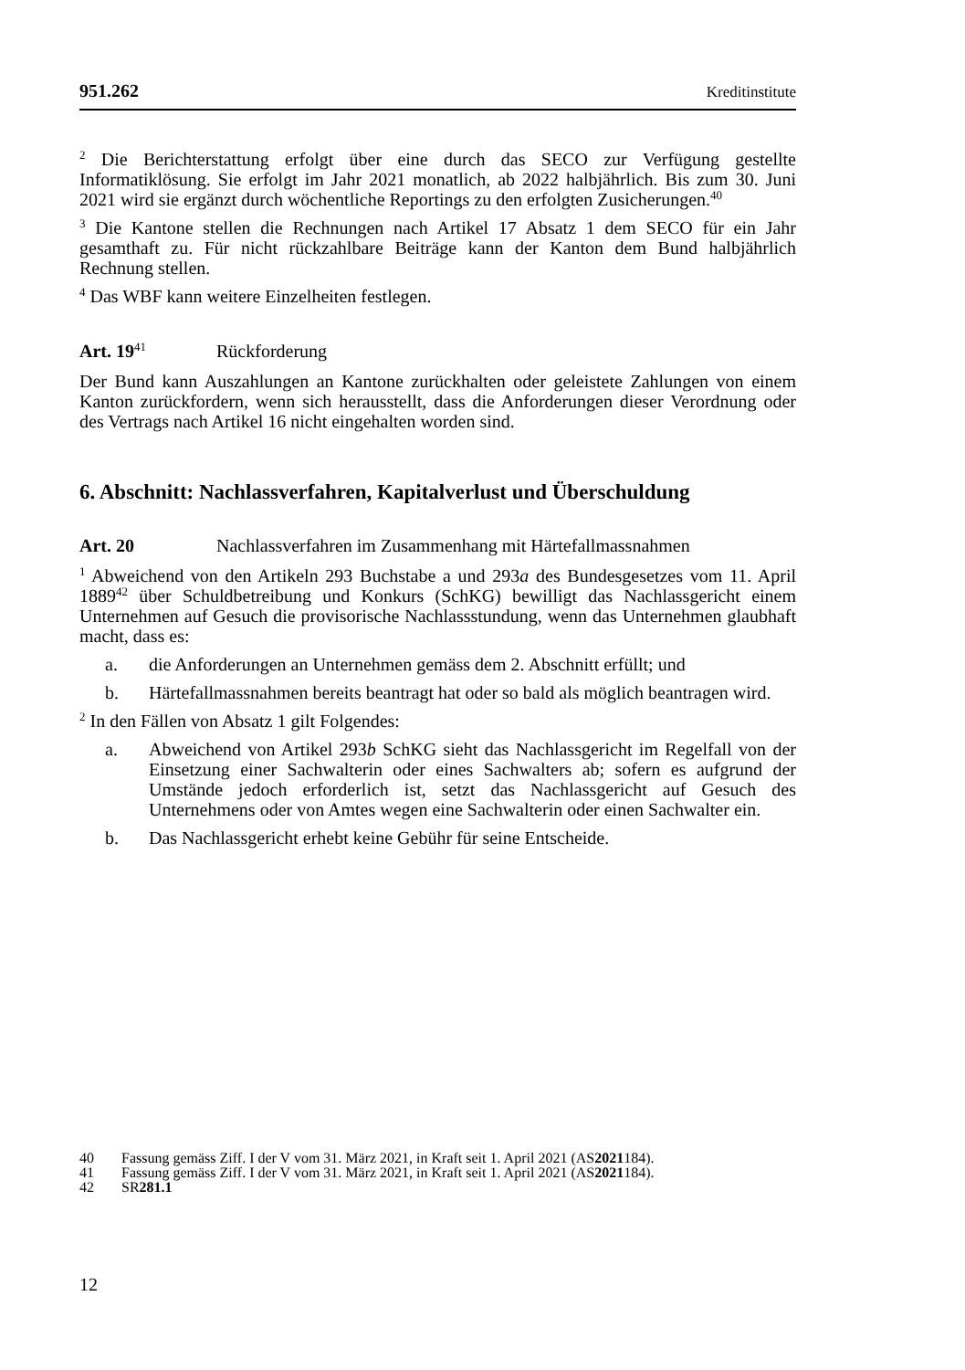951.262 Kreditinstitute
<sup>2</sup> Die Berichterstattung erfolgt über eine durch das SECO zur Verfügung gestellte Informatiklösung. Sie erfolgt im Jahr 2021 monatlich, ab 2022 halbjährlich. Bis zum 30. Juni 2021 wird sie ergänzt durch wöchentliche Reportings zu den erfolgten Zusicherungen.<sup>40</sup>
<sup>3</sup> Die Kantone stellen die Rechnungen nach Artikel 17 Absatz 1 dem SECO für ein Jahr gesamthaft zu. Für nicht rückzahlbare Beiträge kann der Kanton dem Bund halbjährlich Rechnung stellen.
<sup>4</sup> Das WBF kann weitere Einzelheiten festlegen.
Art. 19<sup>41</sup> Rückforderung
Der Bund kann Auszahlungen an Kantone zurückhalten oder geleistete Zahlungen von einem Kanton zurückfordern, wenn sich herausstellt, dass die Anforderungen dieser Verordnung oder des Vertrags nach Artikel 16 nicht eingehalten worden sind.
6. Abschnitt: Nachlassverfahren, Kapitalverlust und Überschuldung
Art. 20 Nachlassverfahren im Zusammenhang mit Härtefallmassnahmen
<sup>1</sup> Abweichend von den Artikeln 293 Buchstabe a und 293a des Bundesgesetzes vom 11. April 1889<sup>42</sup> über Schuldbetreibung und Konkurs (SchKG) bewilligt das Nachlassgericht einem Unternehmen auf Gesuch die provisorische Nachlassstundung, wenn das Unternehmen glaubhaft macht, dass es:
a. die Anforderungen an Unternehmen gemäss dem 2. Abschnitt erfüllt; und
b. Härtefallmassnahmen bereits beantragt hat oder so bald als möglich beantragen wird.
<sup>2</sup> In den Fällen von Absatz 1 gilt Folgendes:
a. Abweichend von Artikel 293b SchKG sieht das Nachlassgericht im Regelfall von der Einsetzung einer Sachwalterin oder eines Sachwalters ab; sofern es aufgrund der Umstände jedoch erforderlich ist, setzt das Nachlassgericht auf Gesuch des Unternehmens oder von Amtes wegen eine Sachwalterin oder einen Sachwalter ein.
b. Das Nachlassgericht erhebt keine Gebühr für seine Entscheide.
40 Fassung gemäss Ziff. I der V vom 31. März 2021, in Kraft seit 1. April 2021 (AS 2021 184).
41 Fassung gemäss Ziff. I der V vom 31. März 2021, in Kraft seit 1. April 2021 (AS 2021 184).
42 SR 281.1
12